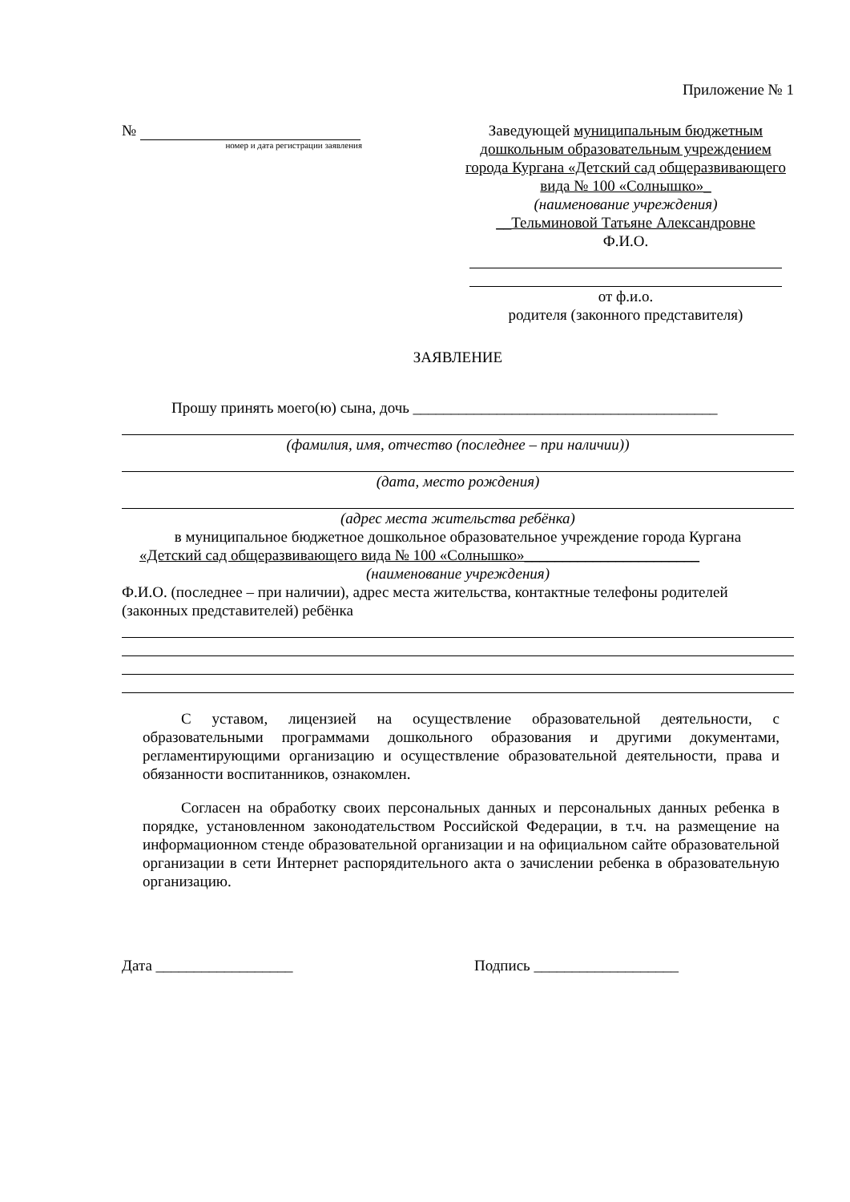Приложение № 1
№
номер и дата регистрации заявления
Заведующей муниципальным бюджетным дошкольным образовательным учреждением города Кургана «Детский сад общеразвивающего вида № 100 «Солнышко»_
(наименование учреждения)
__Тельминовой Татьяне Александровне
Ф.И.О.
от ф.и.о.
родителя (законного представителя)
ЗАЯВЛЕНИЕ
Прошу принять моего(ю) сына, дочь ________________________________________
(фамилия, имя, отчество (последнее – при наличии))
(дата, место рождения)
(адрес места жительства ребёнка)
в муниципальное бюджетное дошкольное образовательное учреждение города Кургана
«Детский сад общеразвивающего вида № 100 «Солнышко»_______________________
(наименование учреждения)
Ф.И.О. (последнее – при наличии), адрес места жительства, контактные телефоны родителей (законных представителей) ребёнка
С уставом, лицензией на осуществление образовательной деятельности, с образовательными программами дошкольного образования и другими документами, регламентирующими организацию и осуществление образовательной деятельности, права и обязанности воспитанников, ознакомлен.
Согласен на обработку своих персональных данных и персональных данных ребенка в порядке, установленном законодательством Российской Федерации, в т.ч. на размещение на информационном стенде образовательной организации и на официальном сайте образовательной организации в сети Интернет распорядительного акта о зачислении ребенка в образовательную организацию.
Дата __________________ Подпись ___________________